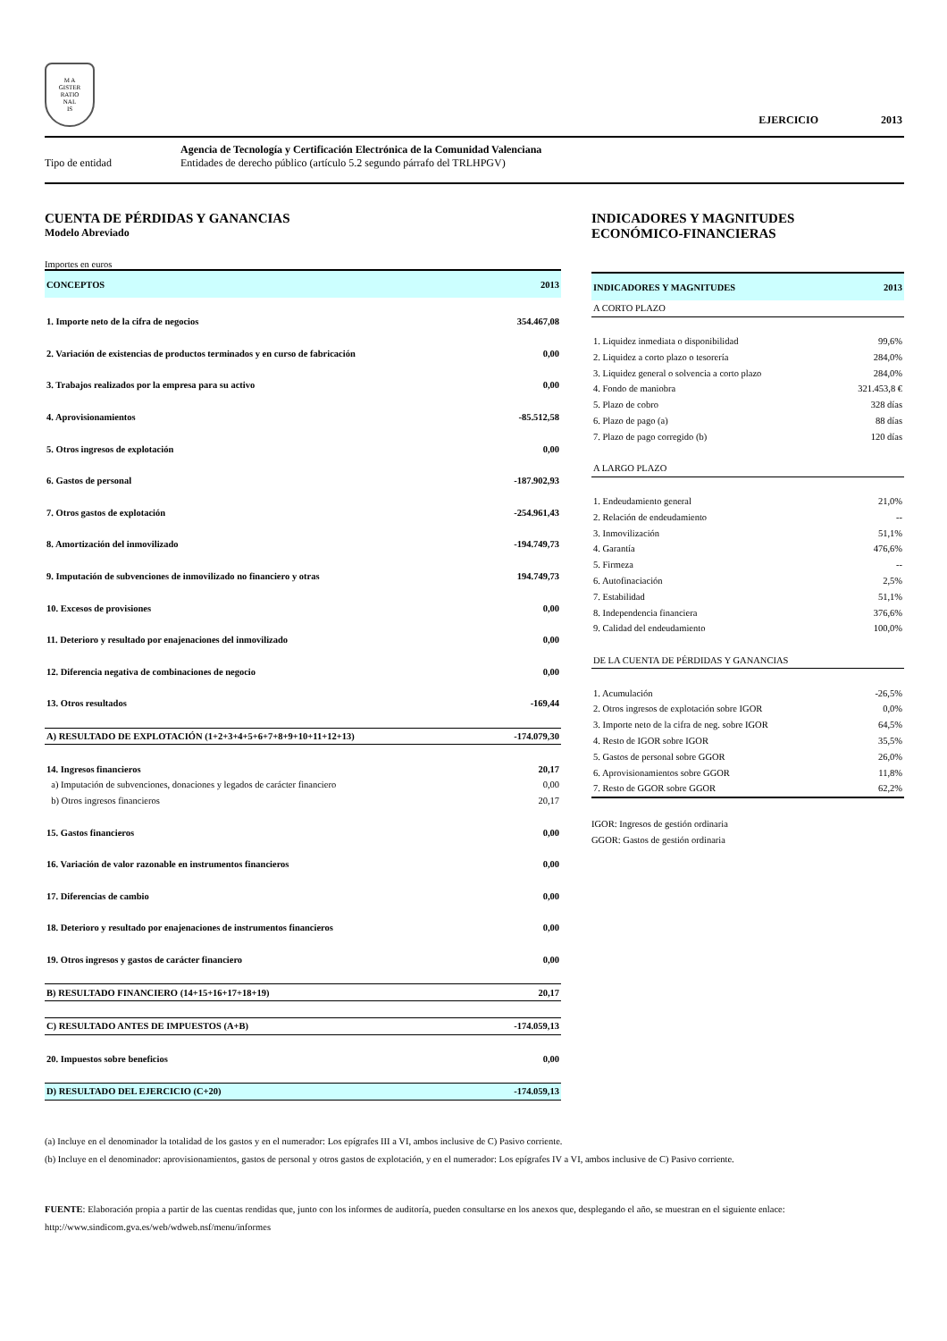M A
GISTER
RATIO
NAL
IS
EJERCICIO 2013
Agencia de Tecnología y Certificación Electrónica de la Comunidad Valenciana
Tipo de entidad Entidades de derecho público (artículo 5.2 segundo párrafo del TRLHPGV)
CUENTA DE PÉRDIDAS Y GANANCIAS
Modelo Abreviado
Importes en euros
| CONCEPTOS | 2013 |
| --- | --- |
| 1. Importe neto de la cifra de negocios | 354.467,08 |
| 2. Variación de existencias de productos terminados y en curso de fabricación | 0,00 |
| 3. Trabajos realizados por la empresa para su activo | 0,00 |
| 4. Aprovisionamientos | -85.512,58 |
| 5. Otros ingresos de explotación | 0,00 |
| 6. Gastos de personal | -187.902,93 |
| 7. Otros gastos de explotación | -254.961,43 |
| 8. Amortización del inmovilizado | -194.749,73 |
| 9. Imputación de subvenciones de inmovilizado no financiero y otras | 194.749,73 |
| 10. Excesos de provisiones | 0,00 |
| 11. Deterioro y resultado por enajenaciones del inmovilizado | 0,00 |
| 12. Diferencia negativa de combinaciones de negocio | 0,00 |
| 13. Otros resultados | -169,44 |
| A) RESULTADO DE EXPLOTACIÓN (1+2+3+4+5+6+7+8+9+10+11+12+13) | -174.079,30 |
| 14. Ingresos financieros | 20,17 |
| a) Imputación de subvenciones, donaciones y legados de carácter financiero | 0,00 |
| b) Otros ingresos financieros | 20,17 |
| 15. Gastos financieros | 0,00 |
| 16. Variación de valor razonable en instrumentos financieros | 0,00 |
| 17. Diferencias de cambio | 0,00 |
| 18. Deterioro y resultado por enajenaciones de instrumentos financieros | 0,00 |
| 19. Otros ingresos y gastos de carácter financiero | 0,00 |
| B) RESULTADO FINANCIERO (14+15+16+17+18+19) | 20,17 |
| C) RESULTADO ANTES DE IMPUESTOS (A+B) | -174.059,13 |
| 20. Impuestos sobre beneficios | 0,00 |
| D) RESULTADO DEL EJERCICIO (C+20) | -174.059,13 |
INDICADORES Y MAGNITUDES
ECONÓMICO-FINANCIERAS
| INDICADORES Y MAGNITUDES | 2013 |
| --- | --- |
| A CORTO PLAZO | |
| 1. Liquidez inmediata o disponibilidad | 99,6% |
| 2. Liquidez a corto plazo o tesorería | 284,0% |
| 3. Liquidez general o solvencia a corto plazo | 284,0% |
| 4. Fondo de maniobra | 321.453,8 € |
| 5. Plazo de cobro | 328 días |
| 6. Plazo de pago (a) | 88 días |
| 7. Plazo de pago corregido (b) | 120 días |
| A LARGO PLAZO | |
| 1. Endeudamiento general | 21,0% |
| 2. Relación de endeudamiento | -- |
| 3. Inmovilización | 51,1% |
| 4. Garantía | 476,6% |
| 5. Firmeza | -- |
| 6. Autofinaciación | 2,5% |
| 7. Estabilidad | 51,1% |
| 8. Independencia financiera | 376,6% |
| 9. Calidad del endeudamiento | 100,0% |
| DE LA CUENTA DE PÉRDIDAS Y GANANCIAS | |
| 1. Acumulación | -26,5% |
| 2. Otros ingresos de explotación sobre IGOR | 0,0% |
| 3. Importe neto de la cifra de neg. sobre IGOR | 64,5% |
| 4. Resto de IGOR sobre IGOR | 35,5% |
| 5. Gastos de personal sobre GGOR | 26,0% |
| 6. Aprovisionamientos sobre GGOR | 11,8% |
| 7. Resto de GGOR sobre GGOR | 62,2% |
IGOR: Ingresos de gestión ordinaria
GGOR: Gastos de gestión ordinaria
(a) Incluye en el denominador la totalidad de los gastos y en el numerador: Los epígrafes III a VI, ambos inclusive de C) Pasivo corriente.
(b) Incluye en el denominador: aprovisionamientos, gastos de personal y otros gastos de explotación, y en el numerador: Los epígrafes IV a VI, ambos inclusive de C) Pasivo corriente.
FUENTE: Elaboración propia a partir de las cuentas rendidas que, junto con los informes de auditoría, pueden consultarse en los anexos que, desplegando el año, se muestran en el siguiente enlace:
http://www.sindicom.gva.es/web/wdweb.nsf/menu/informes